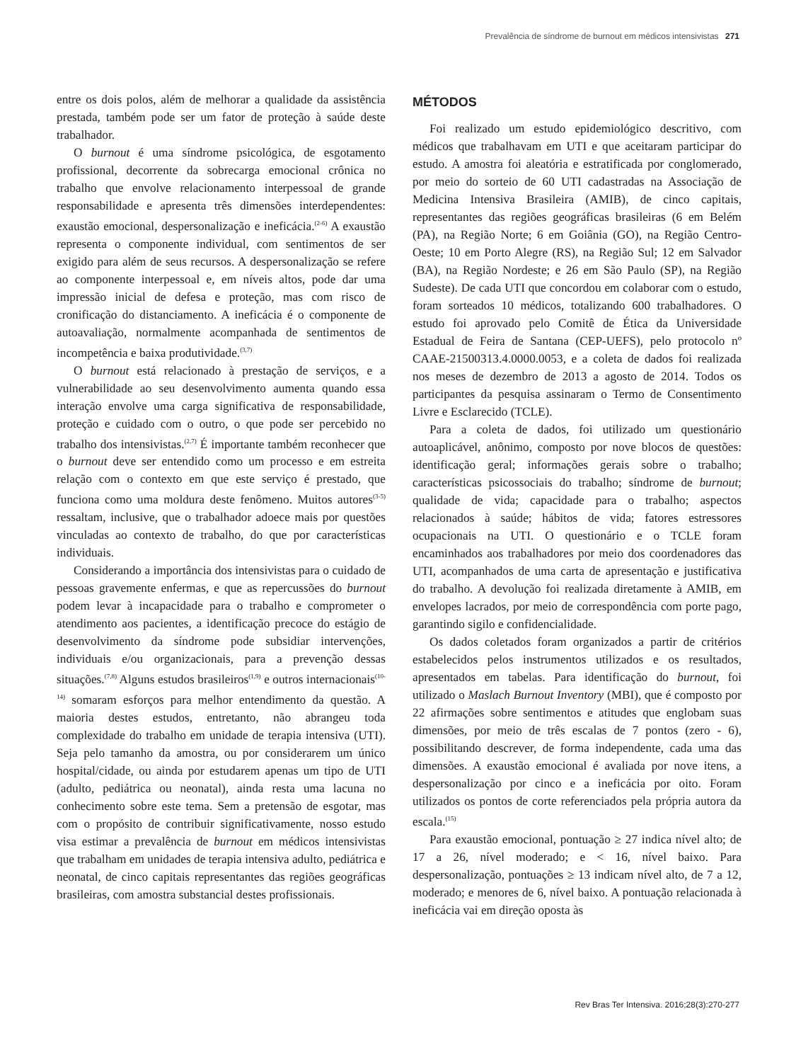Prevalência de síndrome de burnout em médicos intensivistas 271
entre os dois polos, além de melhorar a qualidade da assistência prestada, também pode ser um fator de proteção à saúde deste trabalhador.
O burnout é uma síndrome psicológica, de esgotamento profissional, decorrente da sobrecarga emocional crônica no trabalho que envolve relacionamento interpessoal de grande responsabilidade e apresenta três dimensões interdependentes: exaustão emocional, despersonalização e ineficácia.<sup>(2-6)</sup> A exaustão representa o componente individual, com sentimentos de ser exigido para além de seus recursos. A despersonalização se refere ao componente interpessoal e, em níveis altos, pode dar uma impressão inicial de defesa e proteção, mas com risco de cronificação do distanciamento. A ineficácia é o componente de autoavaliação, normalmente acompanhada de sentimentos de incompetência e baixa produtividade.<sup>(3,7)</sup>
O burnout está relacionado à prestação de serviços, e a vulnerabilidade ao seu desenvolvimento aumenta quando essa interação envolve uma carga significativa de responsabilidade, proteção e cuidado com o outro, o que pode ser percebido no trabalho dos intensivistas.<sup>(2,7)</sup> É importante também reconhecer que o burnout deve ser entendido como um processo e em estreita relação com o contexto em que este serviço é prestado, que funciona como uma moldura deste fenômeno. Muitos autores<sup>(3-5)</sup> ressaltam, inclusive, que o trabalhador adoece mais por questões vinculadas ao contexto de trabalho, do que por características individuais.
Considerando a importância dos intensivistas para o cuidado de pessoas gravemente enfermas, e que as repercussões do burnout podem levar à incapacidade para o trabalho e comprometer o atendimento aos pacientes, a identificação precoce do estágio de desenvolvimento da síndrome pode subsidiar intervenções, individuais e/ou organizacionais, para a prevenção dessas situações.<sup>(7,8)</sup> Alguns estudos brasileiros<sup>(1,9)</sup> e outros internacionais<sup>(10-14)</sup> somaram esforços para melhor entendimento da questão. A maioria destes estudos, entretanto, não abrangeu toda complexidade do trabalho em unidade de terapia intensiva (UTI). Seja pelo tamanho da amostra, ou por considerarem um único hospital/cidade, ou ainda por estudarem apenas um tipo de UTI (adulto, pediátrica ou neonatal), ainda resta uma lacuna no conhecimento sobre este tema. Sem a pretensão de esgotar, mas com o propósito de contribuir significativamente, nosso estudo visa estimar a prevalência de burnout em médicos intensivistas que trabalham em unidades de terapia intensiva adulto, pediátrica e neonatal, de cinco capitais representantes das regiões geográficas brasileiras, com amostra substancial destes profissionais.
MÉTODOS
Foi realizado um estudo epidemiológico descritivo, com médicos que trabalhavam em UTI e que aceitaram participar do estudo. A amostra foi aleatória e estratificada por conglomerado, por meio do sorteio de 60 UTI cadastradas na Associação de Medicina Intensiva Brasileira (AMIB), de cinco capitais, representantes das regiões geográficas brasileiras (6 em Belém (PA), na Região Norte; 6 em Goiânia (GO), na Região Centro-Oeste; 10 em Porto Alegre (RS), na Região Sul; 12 em Salvador (BA), na Região Nordeste; e 26 em São Paulo (SP), na Região Sudeste). De cada UTI que concordou em colaborar com o estudo, foram sorteados 10 médicos, totalizando 600 trabalhadores. O estudo foi aprovado pelo Comitê de Ética da Universidade Estadual de Feira de Santana (CEP-UEFS), pelo protocolo nº CAAE-21500313.4.0000.0053, e a coleta de dados foi realizada nos meses de dezembro de 2013 a agosto de 2014. Todos os participantes da pesquisa assinaram o Termo de Consentimento Livre e Esclarecido (TCLE).
Para a coleta de dados, foi utilizado um questionário autoaplicável, anônimo, composto por nove blocos de questões: identificação geral; informações gerais sobre o trabalho; características psicossociais do trabalho; síndrome de burnout; qualidade de vida; capacidade para o trabalho; aspectos relacionados à saúde; hábitos de vida; fatores estressores ocupacionais na UTI. O questionário e o TCLE foram encaminhados aos trabalhadores por meio dos coordenadores das UTI, acompanhados de uma carta de apresentação e justificativa do trabalho. A devolução foi realizada diretamente à AMIB, em envelopes lacrados, por meio de correspondência com porte pago, garantindo sigilo e confidencialidade.
Os dados coletados foram organizados a partir de critérios estabelecidos pelos instrumentos utilizados e os resultados, apresentados em tabelas. Para identificação do burnout, foi utilizado o Maslach Burnout Inventory (MBI), que é composto por 22 afirmações sobre sentimentos e atitudes que englobam suas dimensões, por meio de três escalas de 7 pontos (zero - 6), possibilitando descrever, de forma independente, cada uma das dimensões. A exaustão emocional é avaliada por nove itens, a despersonalização por cinco e a ineficácia por oito. Foram utilizados os pontos de corte referenciados pela própria autora da escala.<sup>(15)</sup>
Para exaustão emocional, pontuação ≥ 27 indica nível alto; de 17 a 26, nível moderado; e < 16, nível baixo. Para despersonalização, pontuações ≥ 13 indicam nível alto, de 7 a 12, moderado; e menores de 6, nível baixo. A pontuação relacionada à ineficácia vai em direção oposta às
Rev Bras Ter Intensiva. 2016;28(3):270-277